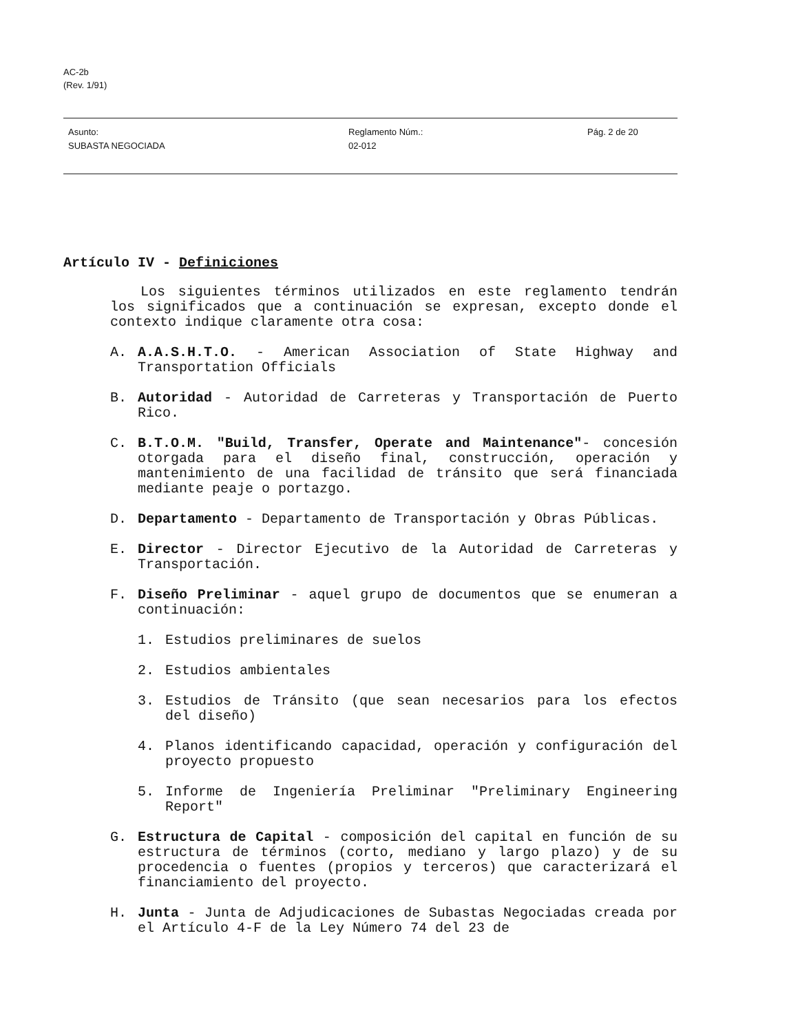AC-2b
(Rev. 1/91)
Asunto:
SUBASTA NEGOCIADA
Reglamento Núm.:
02-012
Pág. 2 de 20
Artículo IV - Definiciones
Los siguientes términos utilizados en este reglamento tendrán los significados que a continuación se expresan, excepto donde el contexto indique claramente otra cosa:
A. A.A.S.H.T.O. - American Association of State Highway and Transportation Officials
B. Autoridad - Autoridad de Carreteras y Transportación de Puerto Rico.
C. B.T.O.M. "Build, Transfer, Operate and Maintenance"- concesión otorgada para el diseño final, construcción, operación y mantenimiento de una facilidad de tránsito que será financiada mediante peaje o portazgo.
D. Departamento - Departamento de Transportación y Obras Públicas.
E. Director - Director Ejecutivo de la Autoridad de Carreteras y Transportación.
F. Diseño Preliminar - aquel grupo de documentos que se enumeran a continuación:
1. Estudios preliminares de suelos
2. Estudios ambientales
3. Estudios de Tránsito (que sean necesarios para los efectos del diseño)
4. Planos identificando capacidad, operación y configuración del proyecto propuesto
5. Informe de Ingeniería Preliminar "Preliminary Engineering Report"
G. Estructura de Capital - composición del capital en función de su estructura de términos (corto, mediano y largo plazo) y de su procedencia o fuentes (propios y terceros) que caracterizará el financiamiento del proyecto.
H. Junta - Junta de Adjudicaciones de Subastas Negociadas creada por el Artículo 4-F de la Ley Número 74 del 23 de